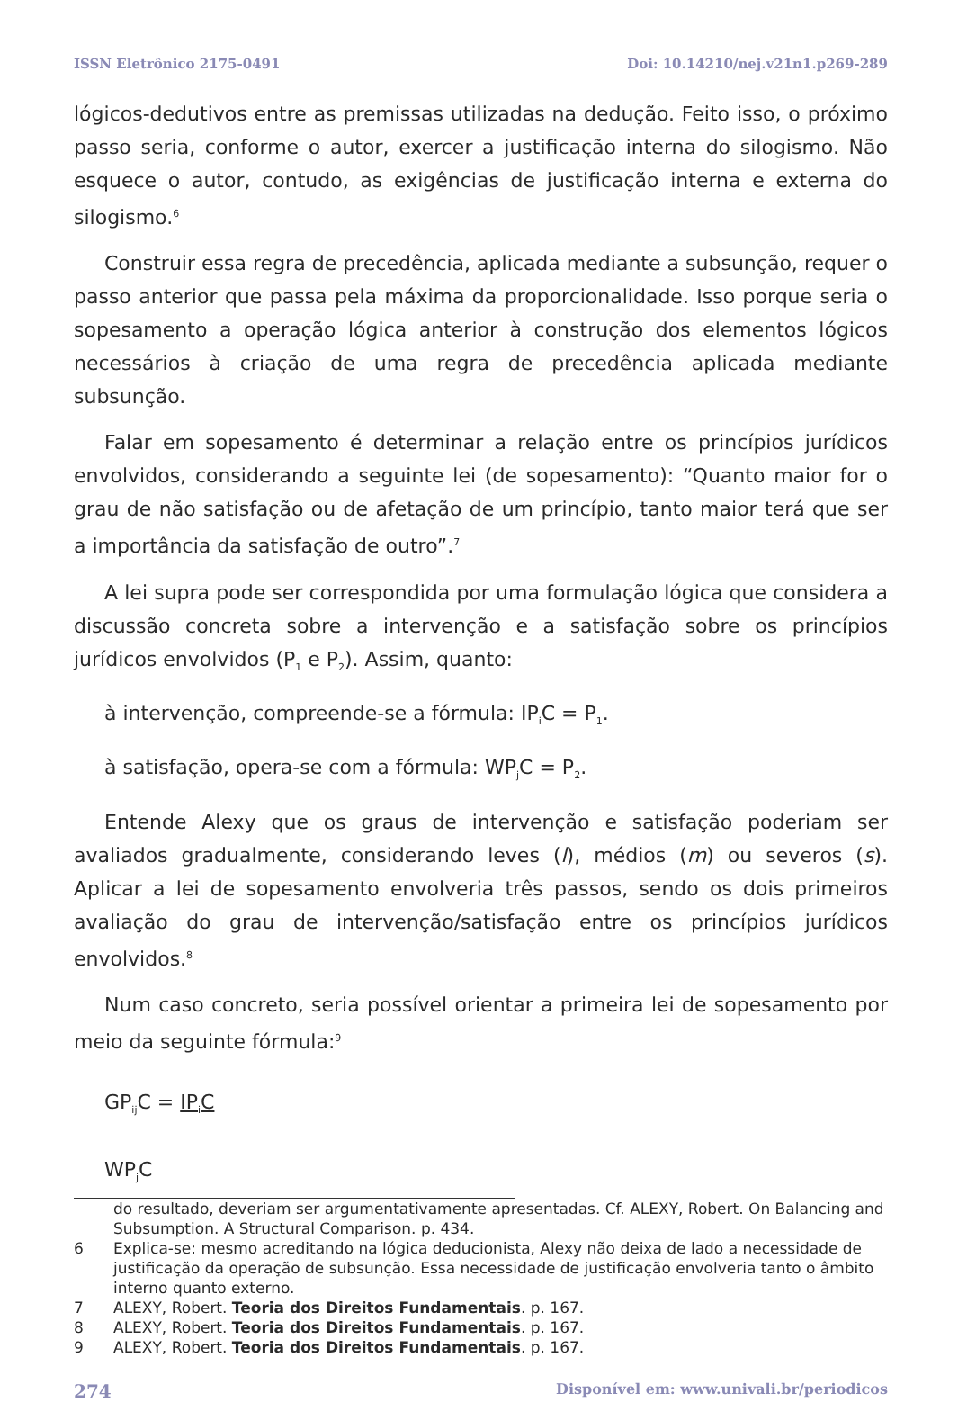ISSN Eletrônico 2175-0491 Doi: 10.14210/nej.v21n1.p269-289
lógicos-dedutivos entre as premissas utilizadas na dedução. Feito isso, o próximo passo seria, conforme o autor, exercer a justificação interna do silogismo. Não esquece o autor, contudo, as exigências de justificação interna e externa do silogismo.<sup>6</sup>
Construir essa regra de precedência, aplicada mediante a subsunção, requer o passo anterior que passa pela máxima da proporcionalidade. Isso porque seria o sopesamento a operação lógica anterior à construção dos elementos lógicos necessários à criação de uma regra de precedência aplicada mediante subsunção.
Falar em sopesamento é determinar a relação entre os princípios jurídicos envolvidos, considerando a seguinte lei (de sopesamento): “Quanto maior for o grau de não satisfação ou de afetação de um princípio, tanto maior terá que ser a importância da satisfação de outro”.<sup>7</sup>
A lei supra pode ser correspondida por uma formulação lógica que considera a discussão concreta sobre a intervenção e a satisfação sobre os princípios jurídicos envolvidos (P<sub>1</sub> e P<sub>2</sub>). Assim, quanto:
à intervenção, compreende-se a fórmula: IP<sub>i</sub>C = P<sub>1</sub>.
à satisfação, opera-se com a fórmula: WP<sub>j</sub>C = P<sub>2</sub>.
Entende Alexy que os graus de intervenção e satisfação poderiam ser avaliados gradualmente, considerando leves (l), médios (m) ou severos (s). Aplicar a lei de sopesamento envolveria três passos, sendo os dois primeiros avaliação do grau de intervenção/satisfação entre os princípios jurídicos envolvidos.<sup>8</sup>
Num caso concreto, seria possível orientar a primeira lei de sopesamento por meio da seguinte fórmula:<sup>9</sup>
GP<sub>ij</sub>C = IP<sub>i</sub>C
WP<sub>j</sub>C
do resultado, deveriam ser argumentativamente apresentadas. Cf. ALEXY, Robert. On Balancing and Subsumption. A Structural Comparison. p. 434.
6 Explica-se: mesmo acreditando na lógica deducionista, Alexy não deixa de lado a necessidade de justificação da operação de subsunção. Essa necessidade de justificação envolveria tanto o âmbito interno quanto externo.
7 ALEXY, Robert. Teoria dos Direitos Fundamentais. p. 167.
8 ALEXY, Robert. Teoria dos Direitos Fundamentais. p. 167.
9 ALEXY, Robert. Teoria dos Direitos Fundamentais. p. 167.
274 Disponível em: www.univali.br/periodicos